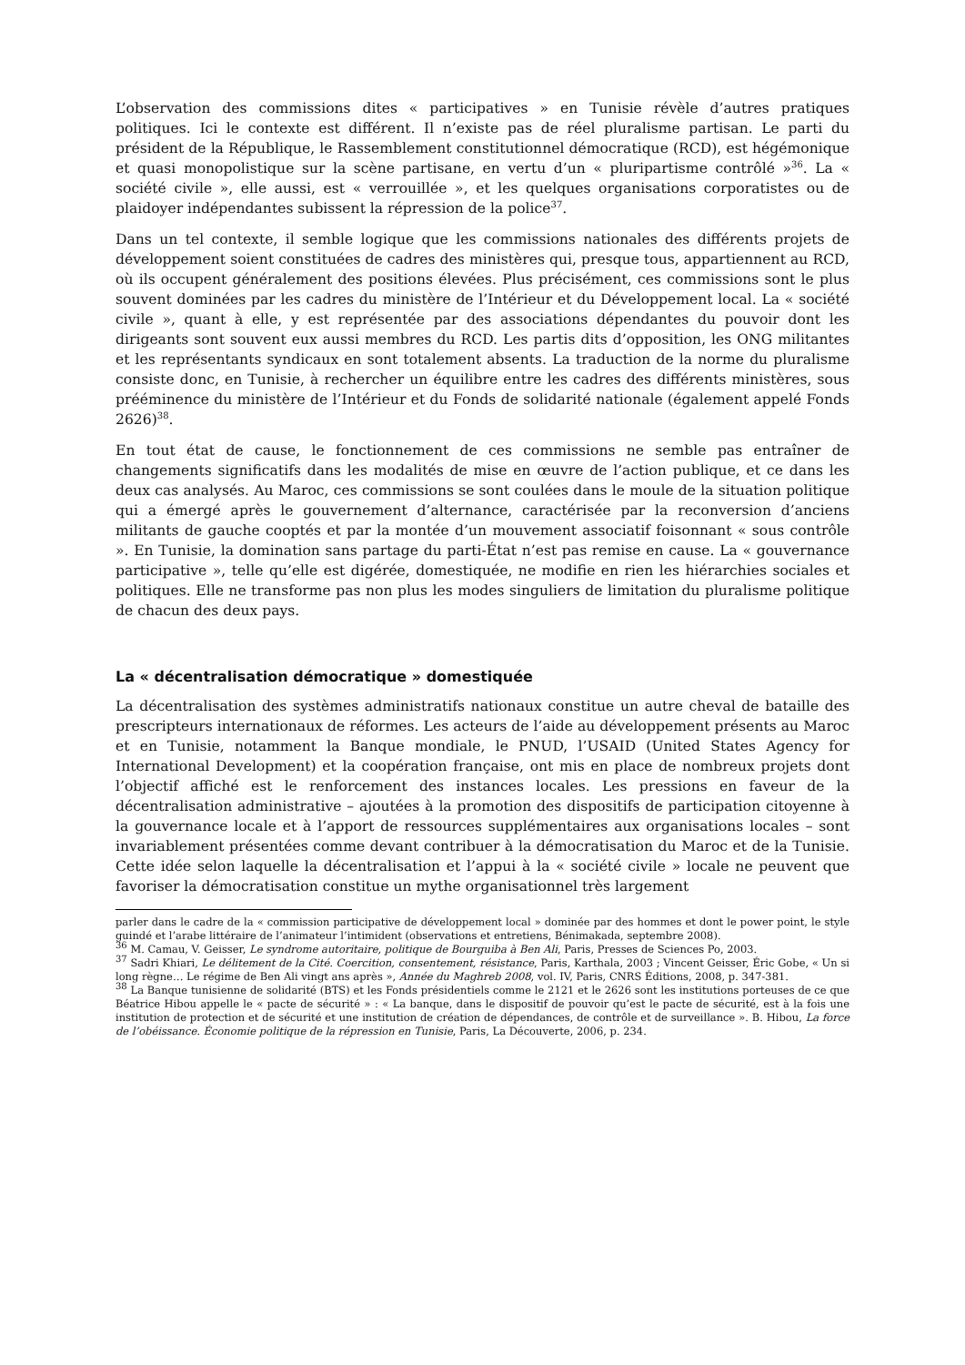L’observation des commissions dites « participatives » en Tunisie révèle d’autres pratiques politiques. Ici le contexte est différent. Il n’existe pas de réel pluralisme partisan. Le parti du président de la République, le Rassemblement constitutionnel démocratique (RCD), est hégémonique et quasi monopolistique sur la scène partisane, en vertu d’un « pluripartisme contrôlé »<sup>36</sup>. La « société civile », elle aussi, est « verrouillée », et les quelques organisations corporatistes ou de plaidoyer indépendantes subissent la répression de la police<sup>37</sup>.
Dans un tel contexte, il semble logique que les commissions nationales des différents projets de développement soient constituées de cadres des ministères qui, presque tous, appartiennent au RCD, où ils occupent généralement des positions élevées. Plus précisément, ces commissions sont le plus souvent dominées par les cadres du ministère de l’Intérieur et du Développement local. La « société civile », quant à elle, y est représentée par des associations dépendantes du pouvoir dont les dirigeants sont souvent eux aussi membres du RCD. Les partis dits d’opposition, les ONG militantes et les représentants syndicaux en sont totalement absents. La traduction de la norme du pluralisme consiste donc, en Tunisie, à rechercher un équilibre entre les cadres des différents ministères, sous prééminence du ministère de l’Intérieur et du Fonds de solidarité nationale (également appelé Fonds 2626)<sup>38</sup>.
En tout état de cause, le fonctionnement de ces commissions ne semble pas entraîner de changements significatifs dans les modalités de mise en œuvre de l’action publique, et ce dans les deux cas analysés. Au Maroc, ces commissions se sont coulées dans le moule de la situation politique qui a émergé après le gouvernement d’alternance, caractérisée par la reconversion d’anciens militants de gauche cooptés et par la montée d’un mouvement associatif foisonnant « sous contrôle ». En Tunisie, la domination sans partage du parti-État n’est pas remise en cause. La « gouvernance participative », telle qu’elle est digérée, domestiquée, ne modifie en rien les hiérarchies sociales et politiques. Elle ne transforme pas non plus les modes singuliers de limitation du pluralisme politique de chacun des deux pays.
La « décentralisation démocratique » domestiquée
La décentralisation des systèmes administratifs nationaux constitue un autre cheval de bataille des prescripteurs internationaux de réformes. Les acteurs de l’aide au développement présents au Maroc et en Tunisie, notamment la Banque mondiale, le PNUD, l’USAID (United States Agency for International Development) et la coopération française, ont mis en place de nombreux projets dont l’objectif affiché est le renforcement des instances locales. Les pressions en faveur de la décentralisation administrative – ajoutées à la promotion des dispositifs de participation citoyenne à la gouvernance locale et à l’apport de ressources supplémentaires aux organisations locales – sont invariablement présentées comme devant contribuer à la démocratisation du Maroc et de la Tunisie. Cette idée selon laquelle la décentralisation et l’appui à la « société civile » locale ne peuvent que favoriser la démocratisation constitue un mythe organisationnel très largement
parler dans le cadre de la « commission participative de développement local » dominée par des hommes et dont le power point, le style guindé et l’arabe littéraire de l’animateur l’intimident (observations et entretiens, Bénimakada, septembre 2008).
<sup>36</sup> M. Camau, V. Geisser, Le syndrome autoritaire, politique de Bourguiba à Ben Ali, Paris, Presses de Sciences Po, 2003.
<sup>37</sup> Sadri Khiari, Le délitement de la Cité. Coercition, consentement, résistance, Paris, Karthala, 2003 ; Vincent Geisser, Éric Gobe, « Un si long règne… Le régime de Ben Ali vingt ans après », Année du Maghreb 2008, vol. IV, Paris, CNRS Éditions, 2008, p. 347-381.
<sup>38</sup> La Banque tunisienne de solidarité (BTS) et les Fonds présidentiels comme le 2121 et le 2626 sont les institutions porteuses de ce que Béatrice Hibou appelle le « pacte de sécurité » : « La banque, dans le dispositif de pouvoir qu’est le pacte de sécurité, est à la fois une institution de protection et de sécurité et une institution de création de dépendances, de contrôle et de surveillance ». B. Hibou, La force de l’obéissance. Économie politique de la répression en Tunisie, Paris, La Découverte, 2006, p. 234.